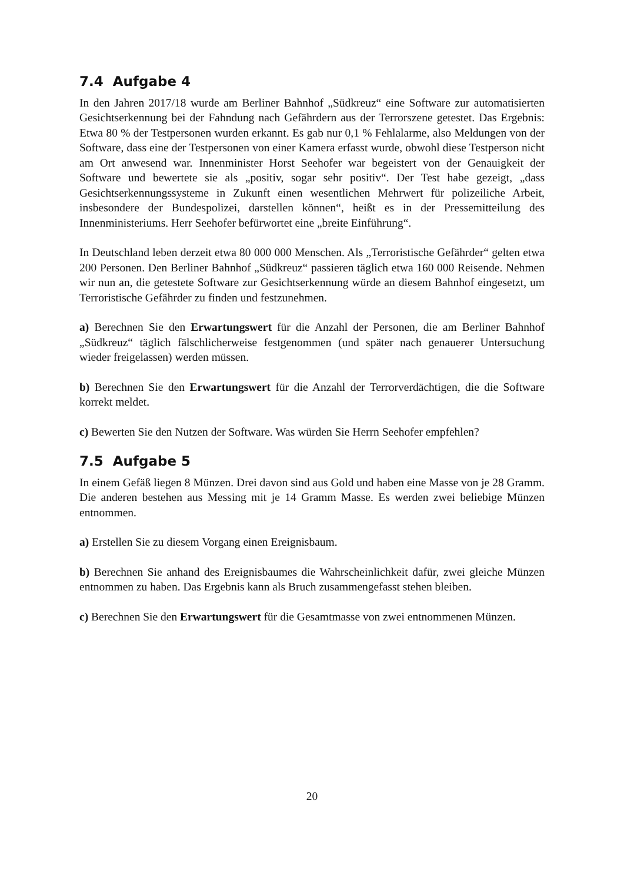7.4 Aufgabe 4
In den Jahren 2017/18 wurde am Berliner Bahnhof „Südkreuz“ eine Software zur automatisierten Gesichtserkennung bei der Fahndung nach Gefährdern aus der Terrorszene getestet. Das Ergebnis: Etwa 80 % der Testpersonen wurden erkannt. Es gab nur 0,1 % Fehlalarme, also Meldungen von der Software, dass eine der Testpersonen von einer Kamera erfasst wurde, obwohl diese Testperson nicht am Ort anwesend war. Innenminister Horst Seehofer war begeistert von der Genauigkeit der Software und bewertete sie als „positiv, sogar sehr positiv“. Der Test habe gezeigt, „dass Gesichtserkennungssysteme in Zukunft einen wesentlichen Mehrwert für polizeiliche Arbeit, insbesondere der Bundespolizei, darstellen können“, heißt es in der Pressemitteilung des Innenministeriums. Herr Seehofer befürwortet eine „breite Einführung“.
In Deutschland leben derzeit etwa 80 000 000 Menschen. Als „Terroristische Gefährder“ gelten etwa 200 Personen. Den Berliner Bahnhof „Südkreuz“ passieren täglich etwa 160 000 Reisende. Nehmen wir nun an, die getestete Software zur Gesichtserkennung würde an diesem Bahnhof eingesetzt, um Terroristische Gefährder zu finden und festzunehmen.
a) Berechnen Sie den Erwartungswert für die Anzahl der Personen, die am Berliner Bahnhof „Südkreuz“ täglich fälschlicherweise festgenommen (und später nach genauerer Untersuchung wieder freigelassen) werden müssen.
b) Berechnen Sie den Erwartungswert für die Anzahl der Terrorverdächtigen, die die Software korrekt meldet.
c) Bewerten Sie den Nutzen der Software. Was würden Sie Herrn Seehofer empfehlen?
7.5 Aufgabe 5
In einem Gefäß liegen 8 Münzen. Drei davon sind aus Gold und haben eine Masse von je 28 Gramm. Die anderen bestehen aus Messing mit je 14 Gramm Masse. Es werden zwei beliebige Münzen entnommen.
a) Erstellen Sie zu diesem Vorgang einen Ereignisbaum.
b) Berechnen Sie anhand des Ereignisbaumes die Wahrscheinlichkeit dafür, zwei gleiche Münzen entnommen zu haben. Das Ergebnis kann als Bruch zusammengefasst stehen bleiben.
c) Berechnen Sie den Erwartungswert für die Gesamtmasse von zwei entnommenen Münzen.
20